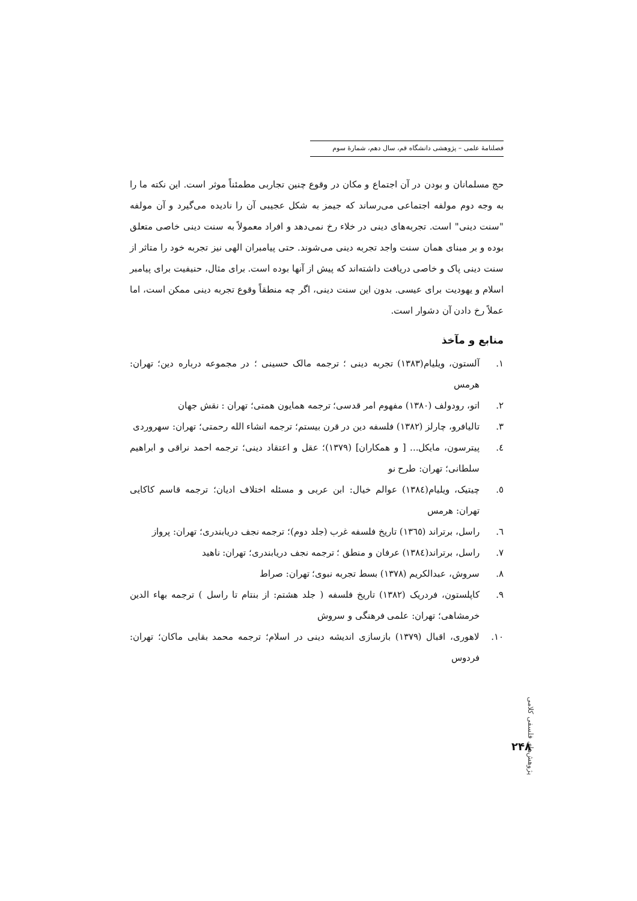فصلنامهٔ علمی – پژوهشی دانشگاه قم، سال دهم، شمارهٔ سوم
حج مسلمانان و بودن در آن اجتماع و مکان در وقوع چنین تجاربی مطمئناً موثر است. این نکته ما را به وجه دوم مولفه اجتماعی می‌رساند که جیمز به شکل عجیبی آن را نادیده می‌گیرد و آن مولفه "سنت دینی" است. تجربه‌های دینی در خلاء رخ نمی‌دهد و افراد معمولاً به سنت دینی خاصی متعلق بوده و بر مبنای همان سنت واجد تجربه دینی می‌شوند. حتی پیامبران الهی نیز تجربه خود را متاثر از سنت دینی پاک و خاصی دریافت داشته‌اند که پیش از آنها بوده است. برای مثال، حنیفیت برای پیامبر اسلام و یهودیت برای عیسی. بدون این سنت دینی، اگر چه منطقاً وقوع تجربه دینی ممکن است، اما عملاً رخ دادن آن دشوار است.
منابع و مآخذ
۱. آلستون، ویلیام(۱۳۸۳) تجربه دینی ؛ ترجمه مالک حسینی ؛ در مجموعه درباره دین؛ تهران: هرمس
۲. اتو، رودولف (۱۳۸۰) مفهوم امر قدسی؛ ترجمه همایون همتی؛ تهران : نقش جهان
۳. تالیافرو، چارلز (۱۳۸۲) فلسفه دین در قرن بیستم؛ ترجمه انشاء الله رحمتی؛ تهران: سهروردی
٤. پیترسون، مایکل... [ و همکاران] (۱۳۷۹)؛ عقل و اعتقاد دینی؛ ترجمه احمد نراقی و ابراهیم سلطانی؛ تهران: طرح نو
٥. چیتیک، ویلیام(۱۳۸٤) عوالم خیال: ابن عربی و مسئله اختلاف ادیان؛ ترجمه قاسم کاکایی تهران: هرمس
٦. راسل، برتراند (۱۳٦٥) تاریخ فلسفه غرب (جلد دوم)؛ ترجمه نجف دریابندری؛ تهران: پرواز
۷. راسل، برتراند(۱۳۸٤) عرفان و منطق ؛ ترجمه نجف دریابندری؛ تهران: ناهید
۸. سروش، عبدالکریم (۱۳۷۸) بسط تجربه نبوی؛ تهران: صراط
۹. کاپلستون، فردریک (۱۳۸۲) تاریخ فلسفه ( جلد هشتم: از بنتام تا راسل ) ترجمه بهاء الدین خرمشاهی؛ تهران: علمی فرهنگی و سروش
۱۰. لاهوری، اقبال (۱۳۷۹) بازسازی اندیشه دینی در اسلام؛ ترجمه محمد بقایی ماکان؛ تهران: فردوس
پژوهش‌های فلسفی کلامی
۲۴۸